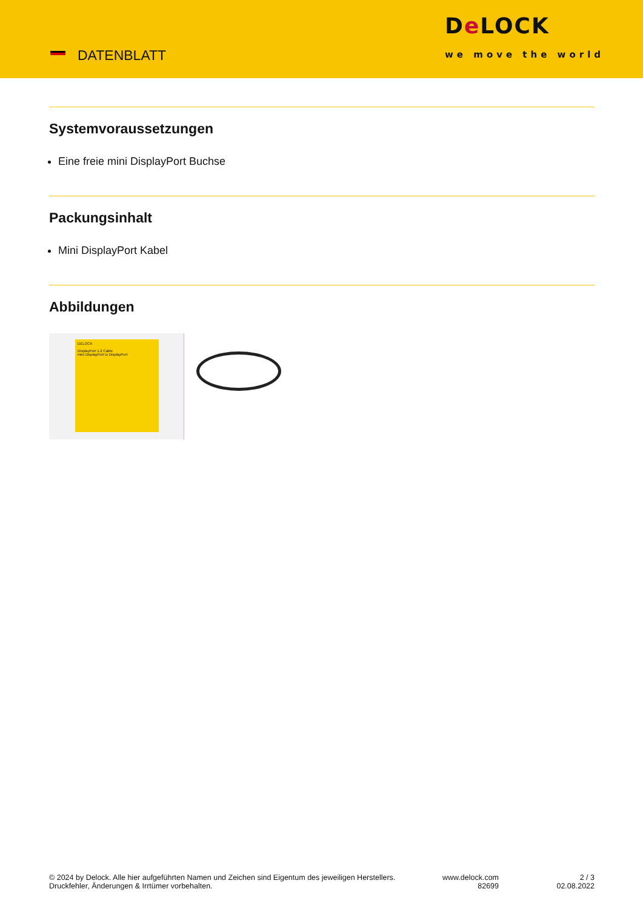DATENBLATT
De LOCK
we move the world
Systemvoraussetzungen
Eine freie mini DisplayPort Buchse
Packungsinhalt
Mini DisplayPort Kabel
Abbildungen
DELOCK
DisplayPort 1.2 Cable
mini DisplayPort to DisplayPort
© 2024 by Delock. Alle hier aufgeführten Namen und Zeichen sind Eigentum des jeweiligen Herstellers. Druckfehler, Änderungen & Irrtümer vorbehalten.
www.delock.com
82699
2 / 3
02.08.2022